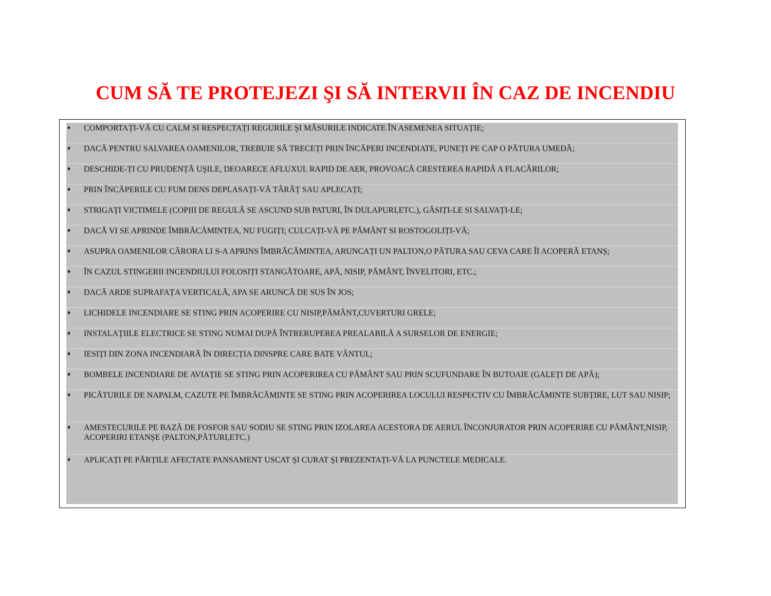CUM SĂ TE PROTEJEZI ŞI SĂ INTERVII ÎN CAZ DE INCENDIU
♦ COMPORTAȚI-VĂ CU CALM SI RESPECTAȚI REGURILE ŞI MĂSURILE INDICATE ÎN ASEMENEA SITUAȚIE;
♦ DACĂ PENTRU SALVAREA OAMENILOR, TREBUIE SĂ TRECEȚI PRIN ÎNCĂPERI INCENDIATE, PUNEȚI PE CAP O PĂTURA UMEDĂ;
♦ DESCHIDE-ȚI CU PRUDENȚĂ UŞILE, DEOARECE AFLUXUL RAPID DE AER, PROVOACĂ CRESTEREA RAPIDĂ A FLACĂRILOR;
♦ PRIN ÎNCĂPERILE CU FUM DENS DEPLASAȚI-VĂ TÂRÂȚ SAU APLECAȚI;
♦ STRIGAȚI VICTIMELE (COPIII DE REGULĂ SE ASCUND SUB PATURI, ÎN DULAPURI,ETC.), GĂSIȚI-LE SI SALVAȚI-LE;
♦ DACĂ VI SE APRINDE ÎMBRĂCĂMINTEA, NU FUGIȚI; CULCAȚI-VĂ PE PĂMÂNT SI ROSTOGOLIȚI-VĂ;
♦ ASUPRA OAMENILOR CĂRORA LI S-A APRINS ÎMBRĂCĂMINTEA, ARUNCAȚI UN PALTON,O PĂTURA SAU CEVA CARE ÎI ACOPERĂ ETANȘ;
♦ ÎN CAZUL STINGERII INCENDIULUI FOLOSIȚI STANGĂTOARE, APĂ, NISIP, PĂMÂNT, ÎNVELITORI, ETC.;
♦ DACĂ ARDE SUPRAFAȚA VERTICALĂ, APA SE ARUNCĂ DE SUS ÎN JOS;
♦ LICHIDELE INCENDIARE SE STING PRIN ACOPERIRE CU NISIP,PĂMÂNT,CUVERTURI GRELE;
♦ INSTALAȚIILE ELECTRICE SE STING NUMAI DUPĂ ÎNTRERUPEREA PREALABILĂ A SURSELOR DE ENERGIE;
♦ IESIȚI DIN ZONA INCENDIARĂ ÎN DIRECȚIA DINSPRE CARE BATE VÂNTUL;
♦ BOMBELE INCENDIARE DE AVIAȚIE SE STING PRIN ACOPERIREA CU PĂMÂNT SAU PRIN SCUFUNDARE ÎN BUTOAIE (GALEȚI DE APĂ);
♦ PICĂTURILE DE NAPALM, CAZUTE PE ÎMBRĂCĂMINTE SE STING PRIN ACOPERIREA LOCULUI RESPECTIV CU ÎMBRĂCĂMINTE SUBȚIRE, LUT SAU NISIP;
♦ AMESTECURILE PE BAZĂ DE FOSFOR SAU SODIU SE STING PRIN IZOLAREA ACESTORA DE AERUL ÎNCONJURATOR PRIN ACOPERIRE CU PĂMÂNT,NISIP, ACOPERIRI ETANȘE (PALTON,PĂTURI,ETC.)
♦ APLICAȚI PE PĂRȚILE AFECTATE PANSAMENT USCAT ŞI CURAT ŞI PREZENTAȚI-VĂ LA PUNCTELE MEDICALE.